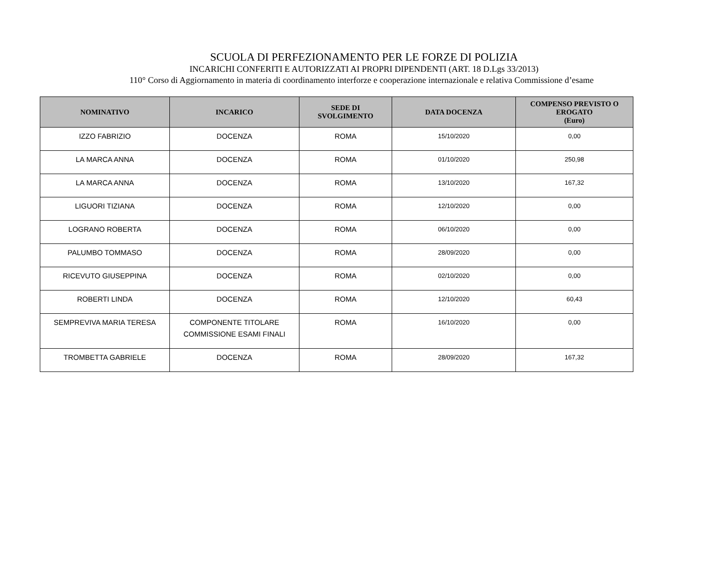SCUOLA DI PERFEZIONAMENTO PER LE FORZE DI POLIZIA
INCARICHI CONFERITI E AUTORIZZATI AI PROPRI DIPENDENTI (ART. 18 D.Lgs 33/2013)
110° Corso di Aggiornamento in materia di coordinamento interforze e cooperazione internazionale e relativa Commissione d’esame
| NOMINATIVO | INCARICO | SEDE DI SVOLGIMENTO | DATA DOCENZA | COMPENSO PREVISTO O EROGATO (Euro) |
| --- | --- | --- | --- | --- |
| IZZO FABRIZIO | DOCENZA | ROMA | 15/10/2020 | 0,00 |
| LA MARCA ANNA | DOCENZA | ROMA | 01/10/2020 | 250,98 |
| LA MARCA ANNA | DOCENZA | ROMA | 13/10/2020 | 167,32 |
| LIGUORI TIZIANA | DOCENZA | ROMA | 12/10/2020 | 0,00 |
| LOGRANO ROBERTA | DOCENZA | ROMA | 06/10/2020 | 0,00 |
| PALUMBO TOMMASO | DOCENZA | ROMA | 28/09/2020 | 0,00 |
| RICEVUTO GIUSEPPINA | DOCENZA | ROMA | 02/10/2020 | 0,00 |
| ROBERTI LINDA | DOCENZA | ROMA | 12/10/2020 | 60,43 |
| SEMPREVIVA MARIA TERESA | COMPONENTE TITOLARE COMMISSIONE ESAMI FINALI | ROMA | 16/10/2020 | 0,00 |
| TROMBETTA GABRIELE | DOCENZA | ROMA | 28/09/2020 | 167,32 |